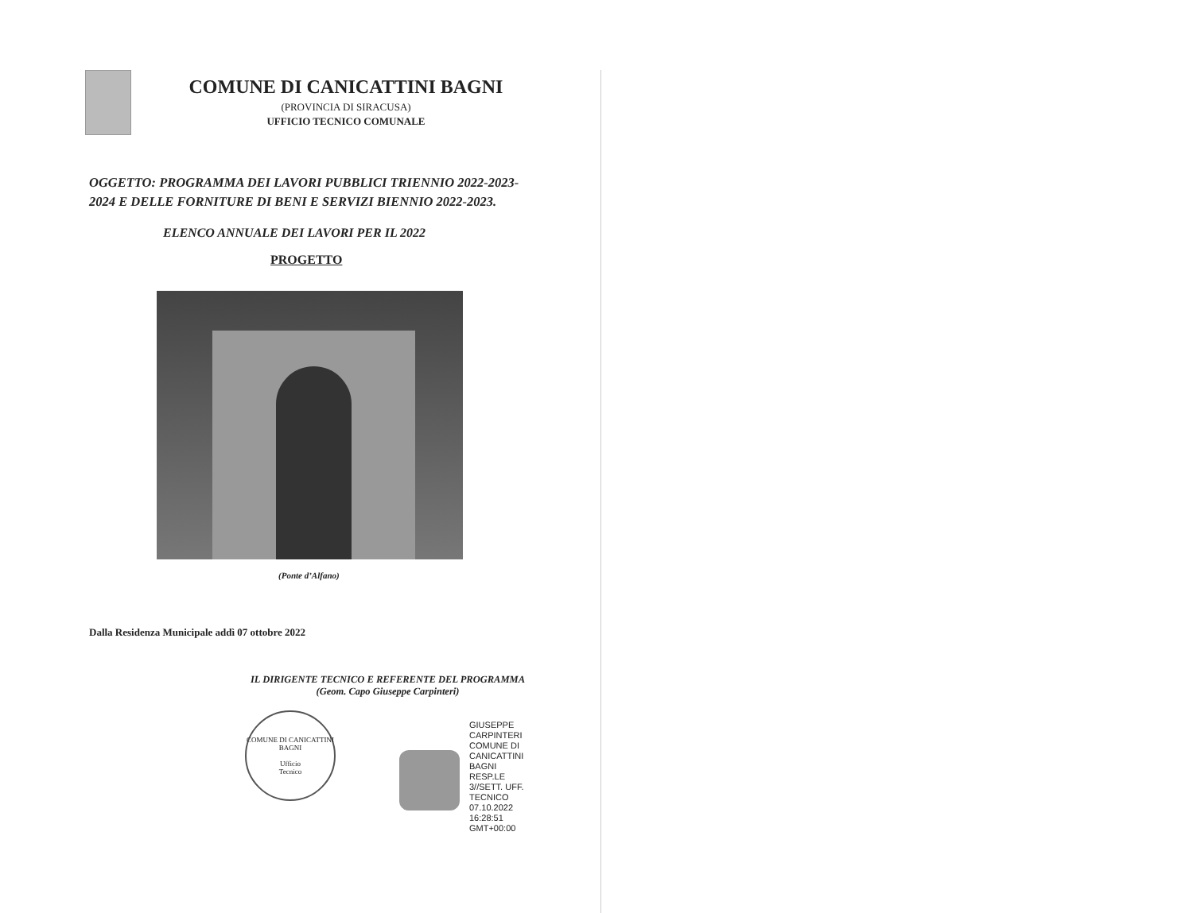COMUNE DI CANICATTINI BAGNI
(PROVINCIA DI SIRACUSA)
UFFICIO TECNICO COMUNALE
OGGETTO: PROGRAMMA DEI LAVORI PUBBLICI TRIENNIO 2022-2023-2024 E DELLE FORNITURE DI BENI E SERVIZI BIENNIO 2022-2023.
ELENCO ANNUALE DEI LAVORI PER IL 2022
PROGETTO
(Ponte d’Alfano)
Dalla Residenza Municipale addì 07 ottobre 2022
IL DIRIGENTE TECNICO E REFERENTE DEL PROGRAMMA
(Geom. Capo Giuseppe Carpinteri)
COMUNE DI CANICATTINI BAGNI
Ufficio
Tecnico
GIUSEPPE CARPINTERI COMUNE DI CANICATTINI BAGNI RESP.LE 3//SETT. UFF. TECNICO 07.10.2022 16:28:51 GMT+00:00